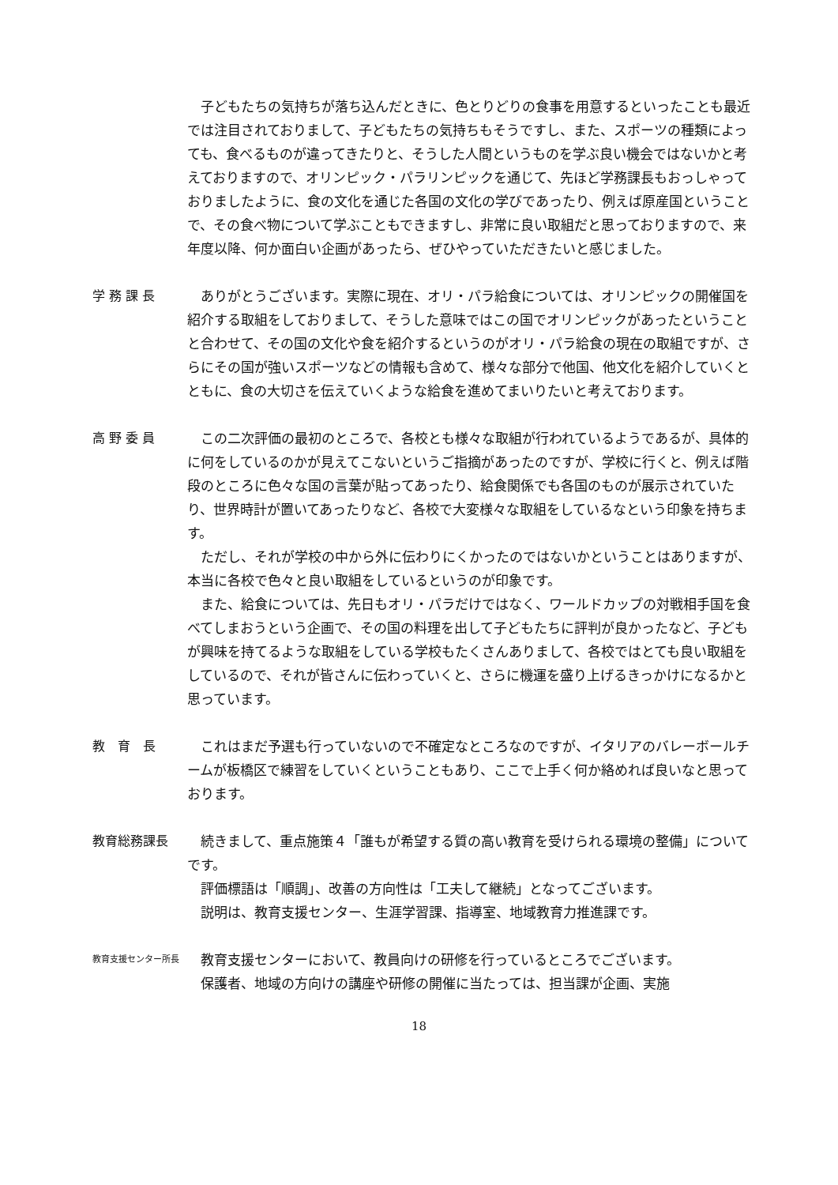子どもたちの気持ちが落ち込んだときに、色とりどりの食事を用意するといったことも最近では注目されておりまして、子どもたちの気持ちもそうですし、また、スポーツの種類によっても、食べるものが違ってきたりと、そうした人間というものを学ぶ良い機会ではないかと考えておりますので、オリンピック・パラリンピックを通じて、先ほど学務課長もおっしゃっておりましたように、食の文化を通じた各国の文化の学びであったり、例えば原産国ということで、その食べ物について学ぶこともできますし、非常に良い取組だと思っておりますので、来年度以降、何か面白い企画があったら、ぜひやっていただきたいと感じました。
学 務 課 長 ありがとうございます。実際に現在、オリ・パラ給食については、オリンピックの開催国を紹介する取組をしておりまして、そうした意味ではこの国でオリンピックがあったということと合わせて、その国の文化や食を紹介するというのがオリ・パラ給食の現在の取組ですが、さらにその国が強いスポーツなどの情報も含めて、様々な部分で他国、他文化を紹介していくとともに、食の大切さを伝えていくような給食を進めてまいりたいと考えております。
高 野 委 員 この二次評価の最初のところで、各校とも様々な取組が行われているようであるが、具体的に何をしているのかが見えてこないというご指摘があったのですが、学校に行くと、例えば階段のところに色々な国の言葉が貼ってあったり、給食関係でも各国のものが展示されていたり、世界時計が置いてあったりなど、各校で大変様々な取組をしているなという印象を持ちます。
ただし、それが学校の中から外に伝わりにくかったのではないかということはありますが、本当に各校で色々と良い取組をしているというのが印象です。
また、給食については、先日もオリ・パラだけではなく、ワールドカップの対戦相手国を食べてしまおうという企画で、その国の料理を出して子どもたちに評判が良かったなど、子どもが興味を持てるような取組をしている学校もたくさんありまして、各校ではとても良い取組をしているので、それが皆さんに伝わっていくと、さらに機運を盛り上げるきっかけになるかと思っています。
教　育　長 これはまだ予選も行っていないので不確定なところなのですが、イタリアのバレーボールチームが板橋区で練習をしていくということもあり、ここで上手く何か絡めれば良いなと思っております。
教育総務課長 続きまして、重点施策４「誰もが希望する質の高い教育を受けられる環境の整備」についてです。
評価標語は「順調」、改善の方向性は「工夫して継続」となってございます。
説明は、教育支援センター、生涯学習課、指導室、地域教育力推進課です。
教育支援センター所長
教育支援センターにおいて、教員向けの研修を行っているところでございます。
保護者、地域の方向けの講座や研修の開催に当たっては、担当課が企画、実施
18